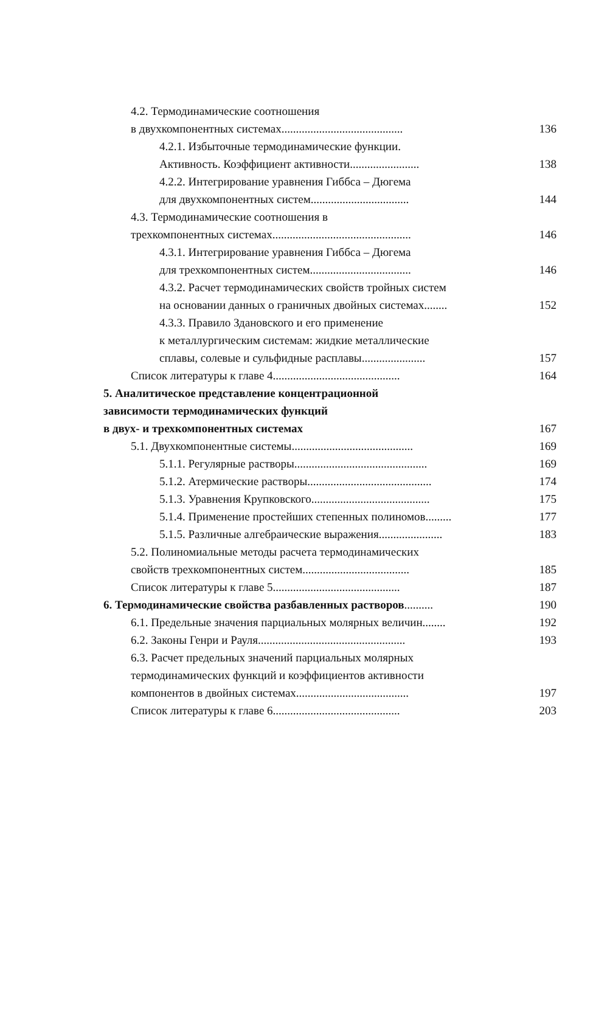4.2. Термодинамические соотношения
в двухкомпонентных системах..........................................
136
4.2.1. Избыточные термодинамические функции.
Активность. Коэффициент активности........................
138
4.2.2. Интегрирование уравнения Гиббса – Дюгема
для двухкомпонентных систем..................................
144
4.3. Термодинамические соотношения в
трехкомпонентных системах................................................
146
4.3.1. Интегрирование уравнения Гиббса – Дюгема
для трехкомпонентных систем...................................
146
4.3.2. Расчет термодинамических свойств тройных систем
на основании данных о граничных двойных системах........
152
4.3.3. Правило Здановского и его применение
к металлургическим системам: жидкие металлические
сплавы, солевые и сульфидные расплавы......................
157
Список литературы к главе 4............................................ 164
5. Аналитическое представление концентрационной
зависимости термодинамических функций
в двух- и трехкомпонентных системах
167
5.1. Двухкомпонентные системы.......................................... 169
5.1.1. Регулярные растворы.............................................. 169
5.1.2. Атермические растворы........................................... 174
5.1.3. Уравнения Крупковского......................................... 175
5.1.4. Применение простейших степенных полиномов......... 177
5.1.5. Различные алгебраические выражения...................... 183
5.2. Полиномиальные методы расчета термодинамических
свойств трехкомпонентных систем.....................................
185
Список литературы к главе 5............................................ 187
6. Термодинамические свойства разбавленных растворов.......... 190
6.1. Предельные значения парциальных молярных величин........ 192
6.2. Законы Генри и Рауля................................................... 193
6.3. Расчет предельных значений парциальных молярных
термодинамических функций и коэффициентов активности
компонентов в двойных системах.......................................
197
Список литературы к главе 6............................................ 203